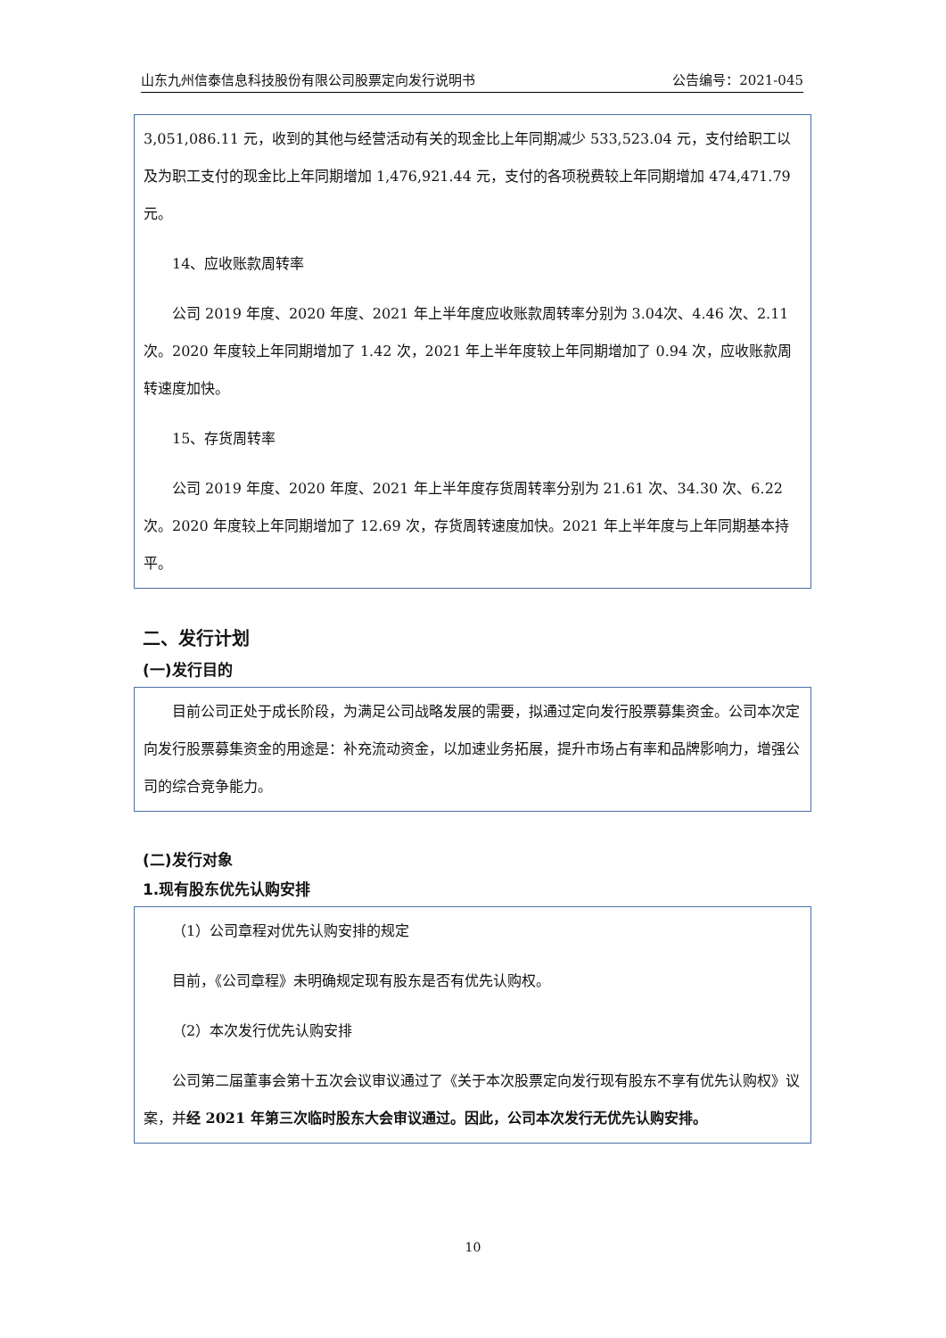山东九州信泰信息科技股份有限公司股票定向发行说明书 公告编号：2021-045
3,051,086.11 元，收到的其他与经营活动有关的现金比上年同期减少 533,523.04 元，支付给职工以及为职工支付的现金比上年同期增加 1,476,921.44 元，支付的各项税费较上年同期增加 474,471.79 元。
14、应收账款周转率
公司 2019 年度、2020 年度、2021 年上半年度应收账款周转率分别为 3.04次、4.46 次、2.11 次。2020 年度较上年同期增加了 1.42 次，2021 年上半年度较上年同期增加了 0.94 次，应收账款周转速度加快。
15、存货周转率
公司 2019 年度、2020 年度、2021 年上半年度存货周转率分别为 21.61 次、34.30 次、6.22 次。2020 年度较上年同期增加了 12.69 次，存货周转速度加快。2021 年上半年度与上年同期基本持平。
二、发行计划
(一)发行目的
目前公司正处于成长阶段，为满足公司战略发展的需要，拟通过定向发行股票募集资金。公司本次定向发行股票募集资金的用途是：补充流动资金，以加速业务拓展，提升市场占有率和品牌影响力，增强公司的综合竞争能力。
(二)发行对象
1.现有股东优先认购安排
（1）公司章程对优先认购安排的规定
目前，《公司章程》未明确规定现有股东是否有优先认购权。
（2）本次发行优先认购安排
公司第二届董事会第十五次会议审议通过了《关于本次股票定向发行现有股东不享有优先认购权》议案，并经 2021 年第三次临时股东大会审议通过。因此，公司本次发行无优先认购安排。
10